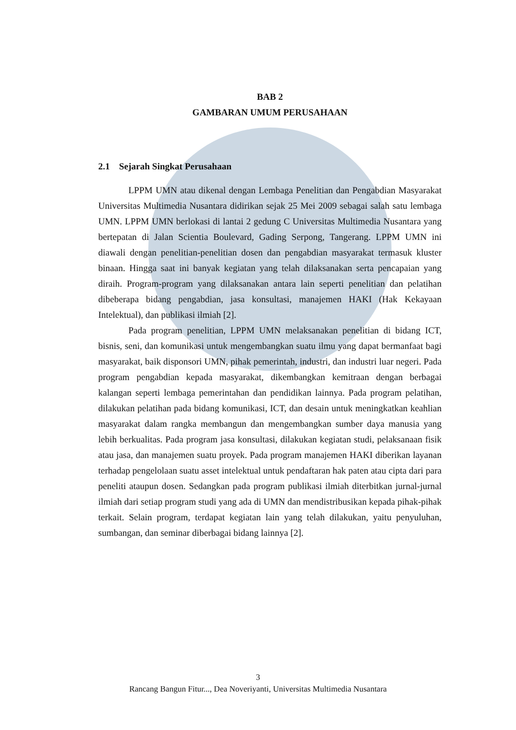BAB 2
GAMBARAN UMUM PERUSAHAAN
2.1 Sejarah Singkat Perusahaan
LPPM UMN atau dikenal dengan Lembaga Penelitian dan Pengabdian Masyarakat Universitas Multimedia Nusantara didirikan sejak 25 Mei 2009 sebagai salah satu lembaga UMN. LPPM UMN berlokasi di lantai 2 gedung C Universitas Multimedia Nusantara yang bertepatan di Jalan Scientia Boulevard, Gading Serpong, Tangerang. LPPM UMN ini diawali dengan penelitian-penelitian dosen dan pengabdian masyarakat termasuk kluster binaan. Hingga saat ini banyak kegiatan yang telah dilaksanakan serta pencapaian yang diraih. Program-program yang dilaksanakan antara lain seperti penelitian dan pelatihan dibeberapa bidang pengabdian, jasa konsultasi, manajemen HAKI (Hak Kekayaan Intelektual), dan publikasi ilmiah [2].
Pada program penelitian, LPPM UMN melaksanakan penelitian di bidang ICT, bisnis, seni, dan komunikasi untuk mengembangkan suatu ilmu yang dapat bermanfaat bagi masyarakat, baik disponsori UMN, pihak pemerintah, industri, dan industri luar negeri. Pada program pengabdian kepada masyarakat, dikembangkan kemitraan dengan berbagai kalangan seperti lembaga pemerintahan dan pendidikan lainnya. Pada program pelatihan, dilakukan pelatihan pada bidang komunikasi, ICT, dan desain untuk meningkatkan keahlian masyarakat dalam rangka membangun dan mengembangkan sumber daya manusia yang lebih berkualitas. Pada program jasa konsultasi, dilakukan kegiatan studi, pelaksanaan fisik atau jasa, dan manajemen suatu proyek. Pada program manajemen HAKI diberikan layanan terhadap pengelolaan suatu asset intelektual untuk pendaftaran hak paten atau cipta dari para peneliti ataupun dosen. Sedangkan pada program publikasi ilmiah diterbitkan jurnal-jurnal ilmiah dari setiap program studi yang ada di UMN dan mendistribusikan kepada pihak-pihak terkait. Selain program, terdapat kegiatan lain yang telah dilakukan, yaitu penyuluhan, sumbangan, dan seminar diberbagai bidang lainnya [2].
3
Rancang Bangun Fitur..., Dea Noveriyanti, Universitas Multimedia Nusantara